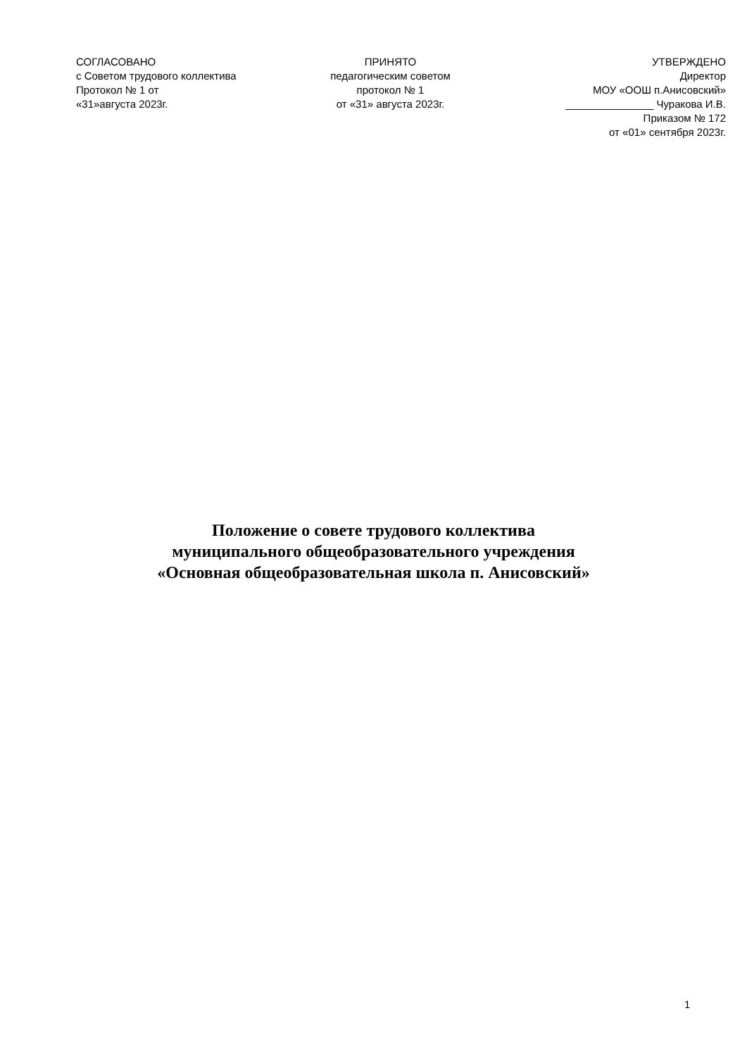СОГЛАСОВАНО
с Советом трудового коллектива
Протокол № 1 от
«31»августа 2023г.
ПРИНЯТО
педагогическим советом
протокол № 1
от «31» августа 2023г.
УТВЕРЖДЕНО
Директор
МОУ «ООШ п.Анисовский»
_______________ Чуракова И.В.
Приказом № 172
от «01» сентября 2023г.
Положение о совете трудового коллектива
муниципального общеобразовательного учреждения
«Основная общеобразовательная школа п. Анисовский»
1